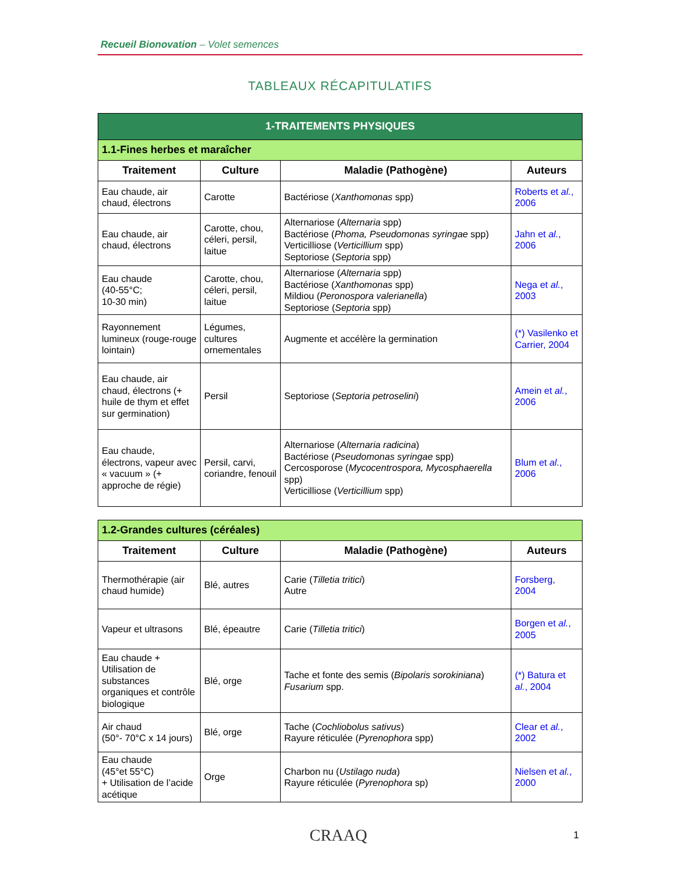Recueil Bionovation – Volet semences
TABLEAUX RÉCAPITULATIFS
| 1-TRAITEMENTS PHYSIQUES | | | |
| --- | --- | --- | --- |
| 1.1-Fines herbes et maraîcher | | | |
| Traitement | Culture | Maladie (Pathogène) | Auteurs |
| Eau chaude, air chaud, électrons | Carotte | Bactériose ( Xanthomonas spp) | Roberts et al. , 2006 |
| Eau chaude, air chaud, électrons | Carotte, chou, céleri, persil, laitue | Alternariose ( Alternaria spp) Bactériose ( Phoma, Pseudomonas syringae spp) Verticilliose ( Verticillium spp) Septoriose ( Septoria spp) | Jahn et al. , 2006 |
| Eau chaude (40-55°C; 10-30 min) | Carotte, chou, céleri, persil, laitue | Alternariose ( Alternaria spp) Bactériose ( Xanthomonas spp) Mildiou ( Peronospora valerianella ) Septoriose ( Septoria spp) | Nega et al. , 2003 |
| Rayonnement lumineux (rouge-rouge lointain) | Légumes, cultures ornementales | Augmente et accélère la germination | (*) Vasilenko et Carrier, 2004 |
| Eau chaude, air chaud, électrons (+ huile de thym et effet sur germination) | Persil | Septoriose ( Septoria petroselini ) | Amein et al. , 2006 |
| Eau chaude, électrons, vapeur avec « vacuum » (+ approche de régie) | Persil, carvi, coriandre, fenouil | Alternariose ( Alternaria radicina ) Bactériose ( Pseudomonas syringae spp) Cercosporose ( Mycocentrospora, Mycosphaerella spp) Verticilliose ( Verticillium spp) | Blum et al. , 2006 |
| 1.2-Grandes cultures (céréales) | | | |
| --- | --- | --- | --- |
| Traitement | Culture | Maladie (Pathogène) | Auteurs |
| Thermothérapie (air chaud humide) | Blé, autres | Carie ( Tilletia tritici ) Autre | Forsberg, 2004 |
| Vapeur et ultrasons | Blé, épeautre | Carie ( Tilletia tritici ) | Borgen et al. , 2005 |
| Eau chaude + Utilisation de substances organiques et contrôle biologique | Blé, orge | Tache et fonte des semis ( Bipolaris sorokiniana ) Fusarium spp. | (*) Batura et al. , 2004 |
| Air chaud (50°- 70°C x 14 jours) | Blé, orge | Tache ( Cochliobolus sativus ) Rayure réticulée ( Pyrenophora spp) | Clear et al. , 2002 |
| Eau chaude (45°et 55°C) + Utilisation de l’acide acétique | Orge | Charbon nu ( Ustilago nuda ) Rayure réticulée ( Pyrenophora sp) | Nielsen et al. , 2000 |
CRAAQ 1